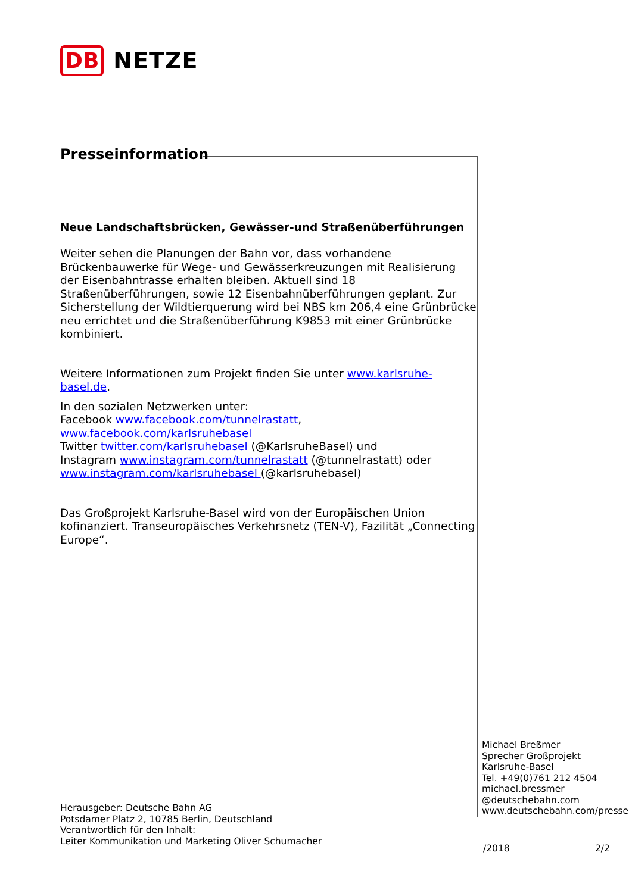DB NETZE
Presseinformation
Neue Landschaftsbrücken, Gewässer-und Straßenüberführungen
Weiter sehen die Planungen der Bahn vor, dass vorhandene Brückenbauwerke für Wege- und Gewässerkreuzungen mit Realisierung der Eisenbahntrasse erhalten bleiben. Aktuell sind 18 Straßenüberführungen, sowie 12 Eisenbahnüberführungen geplant. Zur Sicherstellung der Wildtierquerung wird bei NBS km 206,4 eine Grünbrücke neu errichtet und die Straßenüberführung K9853 mit einer Grünbrücke kombiniert.
Weitere Informationen zum Projekt finden Sie unter www.karlsruhe-basel.de.
In den sozialen Netzwerken unter:
Facebook www.facebook.com/tunnelrastatt, www.facebook.com/karlsruhebasel
Twitter twitter.com/karlsruhebasel (@KarlsruheBasel) und
Instagram www.instagram.com/tunnelrastatt (@tunnelrastatt) oder
www.instagram.com/karlsruhebasel (@karlsruhebasel)
Das Großprojekt Karlsruhe-Basel wird von der Europäischen Union kofinanziert. Transeuropäisches Verkehrsnetz (TEN-V), Fazilität „Connecting Europe“.
Michael Breßmer
Sprecher Großprojekt
Karlsruhe-Basel
Tel. +49(0)761 212 4504
michael.bressmer
@deutschebahn.com
www.deutschebahn.com/presse
Herausgeber: Deutsche Bahn AG
Potsdamer Platz 2, 10785 Berlin, Deutschland
Verantwortlich für den Inhalt:
Leiter Kommunikation und Marketing Oliver Schumacher
/2018 2/2